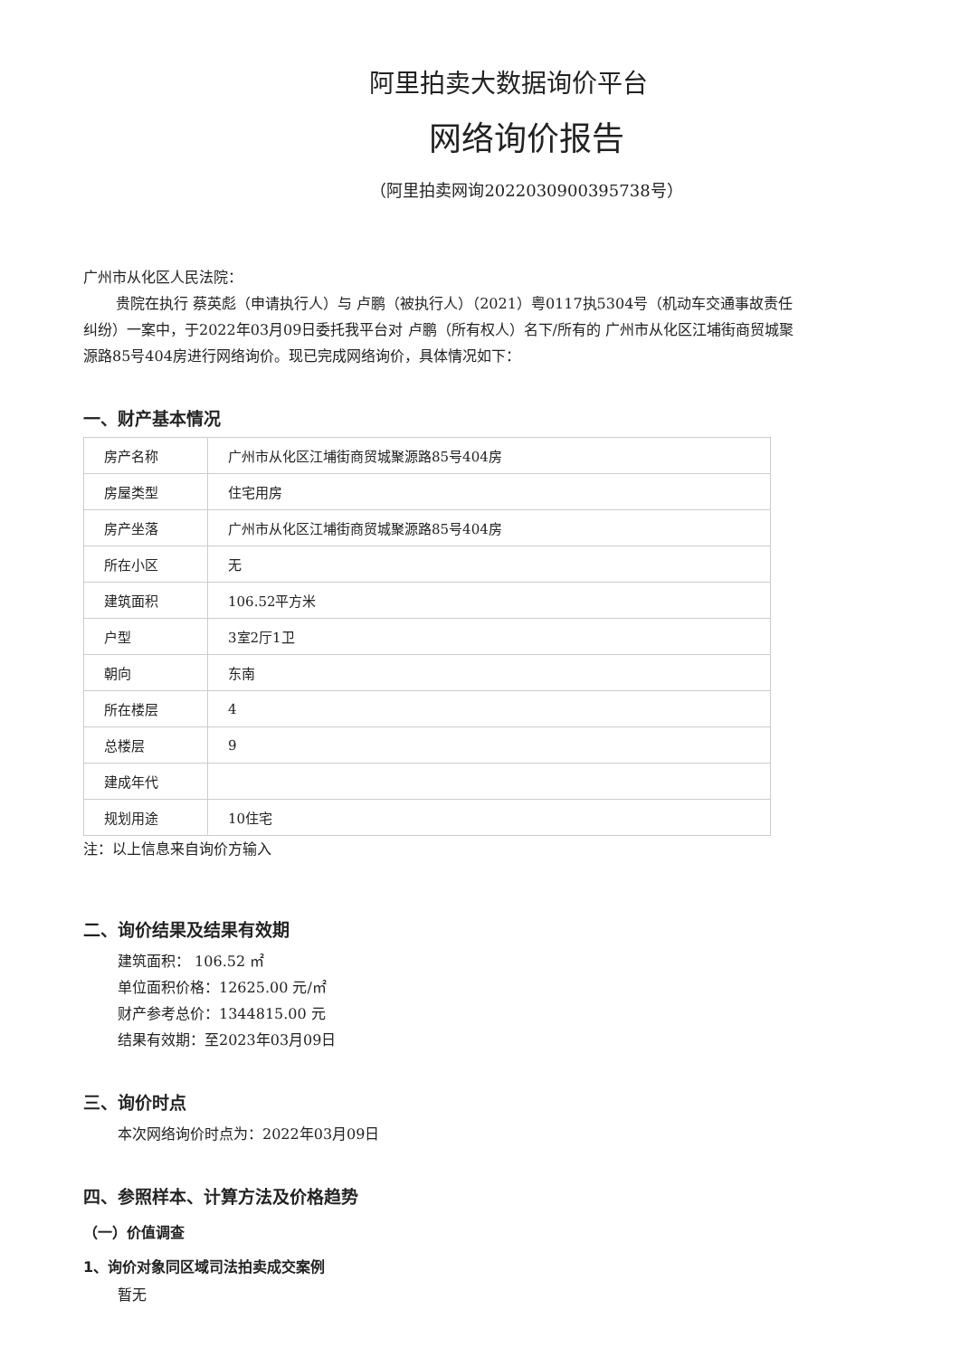阿里拍卖大数据询价平台
网络询价报告
（阿里拍卖网询2022030900395738号）
广州市从化区人民法院：
贵院在执行 蔡英彪（申请执行人）与 卢鹏（被执行人）（2021）粤0117执5304号（机动车交通事故责任纠纷）一案中，于2022年03月09日委托我平台对 卢鹏（所有权人）名下/所有的 广州市从化区江埔街商贸城聚源路85号404房进行网络询价。现已完成网络询价，具体情况如下：
一、财产基本情况
| 房产名称 | 广州市从化区江埔街商贸城聚源路85号404房 |
| 房屋类型 | 住宅用房 |
| 房产坐落 | 广州市从化区江埔街商贸城聚源路85号404房 |
| 所在小区 | 无 |
| 建筑面积 | 106.52平方米 |
| 户型 | 3室2厅1卫 |
| 朝向 | 东南 |
| 所在楼层 | 4 |
| 总楼层 | 9 |
| 建成年代 | |
| 规划用途 | 10住宅 |
注：以上信息来自询价方输入
二、询价结果及结果有效期
建筑面积： 106.52 ㎡
单位面积价格：12625.00 元/㎡
财产参考总价：1344815.00 元
结果有效期：至2023年03月09日
三、询价时点
本次网络询价时点为：2022年03月09日
四、参照样本、计算方法及价格趋势
（一）价值调查
1、询价对象同区域司法拍卖成交案例
暂无